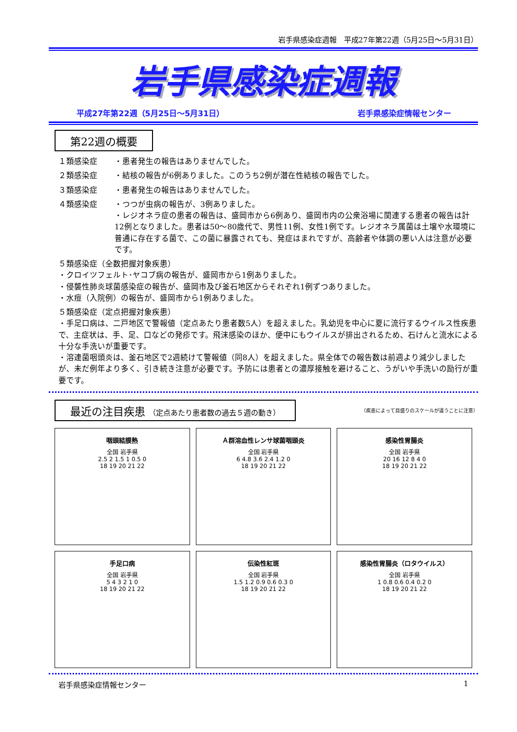岩手県感染症週報　平成27年第22週（5月25日～5月31日）
岩手県感染症週報
平成27年第22週（5月25日～5月31日） 岩手県感染症情報センター
第22週の概要
１類感染症 ・患者発生の報告はありませんでした。
２類感染症 ・結核の報告が6例ありました。このうち2例が潜在性結核の報告でした。
３類感染症 ・患者発生の報告はありませんでした。
４類感染症 ・つつが虫病の報告が、3例ありました。
・レジオネラ症の患者の報告は、盛岡市から6例あり、盛岡市内の公衆浴場に関連する患者の報告は計12例となりました。患者は50～80歳代で、男性11例、女性1例です。レジオネラ属菌は土壌や水環境に普通に存在する菌で、この菌に暴露されても、発症はまれですが、高齢者や体調の悪い人は注意が必要です。
５類感染症（全数把握対象疾患）
・クロイツフェルト･ヤコブ病の報告が、盛岡市から1例ありました。
・侵襲性肺炎球菌感染症の報告が、盛岡市及び釜石地区からそれぞれ1例ずつありました。
・水痘（入院例）の報告が、盛岡市から1例ありました。
５類感染症（定点把握対象疾患）
・手足口病は、二戸地区で警報値（定点あたり患者数5人）を超えました。乳幼児を中心に夏に流行するウイルス性疾患で、主症状は、手、足、口などの発疹です。飛沫感染のほか、便中にもウイルスが排出されるため、石けんと流水による十分な手洗いが重要です。
・溶連菌咽頭炎は、釜石地区で2週続けて警報値（同8人）を超えました。県全体での報告数は前週より減少しましたが、未だ例年より多く、引き続き注意が必要です。予防には患者との濃厚接触を避けること、うがいや手洗いの励行が重要です。
最近の注目疾患 （定点あたり患者数の過去５週の動き）
（疾患によって目盛りのスケールが違うことに注意）
咽頭結膜熱
全国 岩手県
2.5 2 1.5 1 0.5 0
18 19 20 21 22
Ａ群溶血性レンサ球菌咽頭炎
全国 岩手県
6 4.8 3.6 2.4 1.2 0
18 19 20 21 22
感染性胃腸炎
全国 岩手県
20 16 12 8 4 0
18 19 20 21 22
手足口病
全国 岩手県
5 4 3 2 1 0
18 19 20 21 22
伝染性紅斑
全国 岩手県
1.5 1.2 0.9 0.6 0.3 0
18 19 20 21 22
感染性胃腸炎（ロタウイルス）
全国 岩手県
1 0.8 0.6 0.4 0.2 0
18 19 20 21 22
岩手県感染症情報センター 1